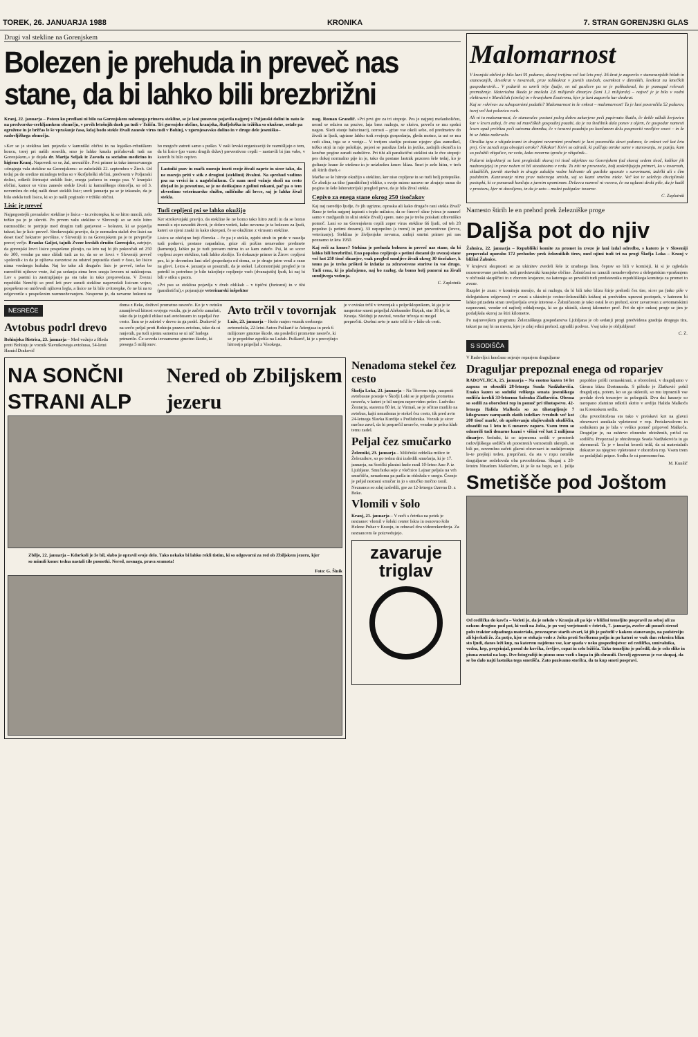TOREK, 26. JANUARJA 1988 KRONIKA 7. STRAN GORENJSKI GLAS
Drugi val stekline na Gorenjskem
Bolezen je prehuda in preveč nas stane, da bi lahko bili brezbrižni
Kranj, 22. januarja – Potem ko predlani ni bilo na Gorenjskem nobenega primera stekline, se je lani ponovno pojavila najprej v Poljanski dolini in nato še na predvorsko-cerkljanskem območju, v prvih letošnjih dneh pa tudi v Tržiču. Tri gorenjske občine, kranjska, škofjeloška in tržiška so okužene, ostale pa ogrožene in je bržčas le še vprašanje časa, kdaj bodo stekle živali zanesle virus tudi v Bohinj, v zgornjesavsko dolino in v druge dele jeseniško–radovljiškega območja.
»Ker se je steklina lani pojavila v kamniški občini in na logaško-vrhniškem koncu, torej pri naših sosedih, smo jo lahko kmalu pričakovali tudi na Gorenjskem,« je dejala dr. Marija Seljak iz Zavoda za socialno medicino in higieno Kranj. Napovedi so se, žal, uresničile. Prvi primer iz tako imenovanega »drugega vala stekline na Gorenjskem« so zabeležili 22. septembra v Žireh. Od tedaj pa do sredine minulega tedna so v škofjeloški občini, predvsem v Poljanski dolini, odkrili štirinajst steklih lisic, enega jazbeca in enega psa. V kranjski občini, kamor so virus zanesle stekle živali iz kamniškega območja, so od 3. novembra do zdaj našli deset steklih lisic; sredi januarja pa se je izkazalo, da je bila stekla tudi lisica, ki so jo našli poginulo v tržiški občini.
Lisic je preveč
Najpogostejši prenašalec stekline je lisica – ta zvitorepka, ki se hitro množi, zelo težko pa jo je uloviti. Po prvem valu stekline v Sloveniji so se zelo hitro razmnožile; to potrjuje med drugim tudi garjavost – bolezen, ki se pojavlja takrat, ko je lisic preveč. Strokovnjaki pravijo, da je normalen stalež dve lisici na deset tisoč hektarov površine, v Sloveniji in na Gorenjskem pa je to povprečje precej večje. Branko Galjot, tajnik Zveze lovskih družin Gorenjske, zatrjuje, da gorenjski lovci lisice pospešeno plenijo, na leto naj bi jih pokončali od 250 do 300, vendar pa smo slišali tudi za to, da so se lovci v Sloveniji preveč »polenili« in da je njihova zavzetost za odstrel popustila zlasti v času, ko lisica nima vrednega kožuha. Naj bo tako ali drugače: lisic je preveč, treba bo razredčiti njihove vrste, žal pa sedanja zima brez snega lovcem ni naklonjena. Lov s pastmi in zastrupljanje pa sta tako in tako prepovedana. V Zvezni republiki Nemčiji so pred leti prav zaradi stekline napovedali lisicam vojno, pospešeno so uničevali njihova legla, a lisice ne bi bile zvitorepke, če ne bi na to odgovorile s pospešenim razmnoževanjem. Nesporno je, da nevarne bolezni ne bo mogoče zatreti samo s puško. V naši lovski organizaciji že razmišljajo o tem, da bi lisice (po vzoru drugih držav) preventivno cepili – nastavili bi jim vabe, v katerih bi bilo cepivo.
Lastniki psov in mačk morajo imeti svoje živali zaprte in sicer tako, da ne morejo priti v stik z drugimi (steklimi) živalmi. Na sprehod vodimo psa na vrvici in z nagobčnikom. Če nam med vožnjo skoči na cesto divjad in jo povozimo, se je ne dotikajmo z golimi rokami, pač pa o tem obvestimo veterinarsko službo, miličnike ali lovce, saj je lahko žival stekla.
Tudi cepljeni psi se lahko okužijo
Ker strokovnjaki pravijo, da stekline še ne bomo tako hitro zatrli in da se bomo morali z njo navaditi živeti, je dobro vedeti, kako nevarna je ta bolezen za ljudi, kateri so njeni znaki in kako ukrepati, če se okužimo z virusom stekline.
Lisica se običajno boji človeka – če pa je stekla, zgubi strah in pride v naselja tudi podnevi, postane napadalna, grize ali požira nenavadne predmete (kamenje), lahko pa je tudi povsem mirna in se kam zateče. Psi, ki so socer cepljeni zoper steklino, tudi lahko zbolijo. To dokazuje primer iz Žirov: cepljeni pes, ki je decembra lani ušel gospodarju od doma, se je drugo jutro vrnil z rano na glevi. Letos 4. januarja so posumili, da je stekel. Laboratorijski pregled je to potrdil in potrebno je bilo takojšnje cepljenje vseh (dvanajstih) ljudi, ki naj bi bili v stiku s psom.
»Pri psu se steklina pojavlja v dveh oblikah – v tipični (furiozni) in v tihi (paralistični),« pojasnjuje veterinarski inšpektor
mag. Roman Grandič. »Pri prvi gre za tri stopnje. Pes je najprej melanholičen, nerad se odziva na pozive, laja brez razloga, se skriva, poveča se mu spolni nagon. Sledi stanje halucinacij, norosti – grize vse okoli sebe, od predmetov do živali in ljudi, ugrizne lahko tudi svojega gospodarja, gleda motno, iz ust se mu cedi slina, trga se z verige... V tretjem stadiju postane njegov glas zamolkel, težko stoji in raje poležuje, pojavi se paraliza žrela in jezika, zadnjih okončin in končno pogine zaradi zadušitve. Pri tihi ali paralistični steklini sta le dve stopnji: pes dokaj normalno pije in je, tako da postane lastnik pozoren šele tedaj, ko je goltanje hrane že oteženo in je neizbežen konec blizu. Smrt je zelo hitra, v treh ali štirih dneh.«
Mačke se še hitreje okužijo s steklino, ker niso cepljene in so tudi bolj potepuške. Če zbolijo za tiho (paralitično) obliko, s svojo mirno naravo ne zbujajo suma do pogina in šele laboratorijski pregled pove, da je bila žival stekla.
Cepivo za enega stane okrog 250 tisočakov
Kaj naj naredijo ljudje, če jih ugrizne, opraska ali kako drugače rani stekla žival? Rano je treba najprej izpirati s toplo milnico, da se čimveč sline (virus je namreč samo v možganih in slini stekle živali) spere, nato pa je treba poiskati zdravniško pomoč. Lani so na Gorenjskem cepili zoper virus stekline 66 ljudi, od teh 28 popolno (s petimi dozami), 33 nepopolno (s tremi) in pet preventivno (lovce, veterinarje). Steklina je življenjsko nevarna, zadnji smrtni primer pri nas poznamo iz leta 1950.
Kaj reči za konec? Stekina je prehuda bolezen in preveč nas stane, da bi lahko bili brezbrižni. Eno popolno cepljenje s petimi dozami (iz uvoza) stane več kot 250 tisoč dinarjev, vsak pregled sumljive živali okrog 30 tisočakov, k temu pa je treba prišteti še izdatke za zdravstvene storitve in vse drugo. Tudi cena, ki jo plačujemo, naj bo razlog, da bomo bolj pozorni na živali sumljivega vedenja.
C. Zaplotnik
NESREČE
Avtobus podrl drevo
Bohinjska Bistrica, 23. januarja – Med vožnjo z Bleda proti Bohinju je voznik Slavnikovega avtobusa, 54-letni Hamid Drakovič
doma z Reke, doživel prometno nesrečo. Ko je v ovinku zmanjševal hitrost svojega vozila, ga je začelo zanašati, tako da je izgubil oblast nad avtobusom in zapeljal čez cesto. Tam se je zaletel v drevo in ga podrl. Drakovič je na srečo peljal proti Bohinju prazen avtobus, tako da ni ranjenih, pa tudi njemu samemu se ni nič hudega primerilo. Če seveda izvzamemo gmotno škodo, ki presega 5 milijonov.
Avto trčil v tovornjak
Luže, 23. januarja – Hudo ranjen voznik osebnega avtomobila, 22-letni Anton Puškarič iz Adergasa in prek 6 milijonov gmotne škode, sta posledici prometne nesreče, ki se je popoldne zgodila na Lužah. Puškarič, ki je s precejšnjo hitrostjo pripeljal z Visokega,
je v ovinku trčil v tovornjak s polpriklopnikom, ki ga je iz nasprotne smeri pripeljal Aleksander Bizjak, star 38 let, iz Kranja. Sleldnji je zaviral, vendar trčenja ni mogel preprečiti. Osebni avto je nato trčil še v hišo ob cesti.
NA SONČNI STRANI ALP
Nered ob Zbiljskem jezeru
Zbilje, 22. januarja – Kdorkoli je že bil, slabo je opravil svoje delo. Tako nekako bi lahko rekli tistim, ki so odgovorni za red ob Zbiljskem jezeru, kjer so minuli konec tedna nastali tile posnetki. Nered, nesnaga, prava sramota!
Foto: G. Šinik
Nenadoma stekel čez cesto
Škofja Loka, 23. januarja – Na Titovem trgu, nasproti avtobusne postaje v Škofji Loki se je pripetila prometna nesreča, v kateri je bil ranjen nepreviden pešec. Ludviku Žontarju, staremu 80 let, iz Virmaš, se je očitno mudilo na avtobus, kajti nenadoma je stekel čez cesto, tik pred avto 24-letnega Slavka Kurdije s Podlubnika. Voznik je sicer močno zavrl, da bi preprečil nesrečo, vendar je pešca klub temu zadel.
Peljal čez smučarko
Železniki, 23. januarja – Miličniki oddelka milice iz Železnikov, so po tednu dni izsledili smučarja, ki je 17. januarja, na Soriški planini hudo ranil 10-letno Ano P. iz Ljubljane. Smučarka seje z vlečnico Lajnar peljala na vrh smučišča, nenadoma pa padla in obležala v snegu. Čeznjo je peljal neznani smučar in jo s smučko močno ranil. Neznanca so zdaj izsledili, gre za 12-letnega Ozrena D. z Reke.
Vlomili v šolo
Kranj, 21. januarja – V noči s četrtka na petek je neznanec vlomil v šolski center Iskra in osnovno šolo Helene Puhar v Kranju, in odnesel dva videorekorderja. Za neznancem še poizvedujejo.
zavaruje
triglav
Malomarnost
V kranjski občini je bilo lani 91 požarov, skoraj tretjina več kot leto prej. 36-krat je zagorelo v stanovanjskih hišah in stanovanjih, desetkrat v tovarnah, prav tolikokrat v javnih stavbah, osemkrat v dimnikih, šestkrat na kmečkih gospodarstvih... V požarih so umrli trije ljudje, en od gasilcev pa se je poškodoval, ko je pomagal reševati premoženje. Materialna škoda je znašala 2,6 milijarde dinarjev (lani 1,1 milijarde) – največ je je bilo v vodni elektrarni v Mavčičah (strela) in v kranjskem Exotermu, kjer je lani zagorelo kar dvakrat.
Kaj se »skriva« za suhoparnimi podatki? Malomarnost in še enkrat – malomarnost! Ta je lani povzročila 52 požarov, torej več kot polovico vseh.
Ali ni to malomarnost, če stanovalec postavi poleg dobro zakurjene peči papirnato škatlo, če dekle odloži žerjavico kar v lesen zaboj, če ena od mavčiških gospodinj pozabi, da je na štedilnik dala ponev z oljem, če gospodar namesti lesen opaž preblizu peči oziroma dimnika, če v tovarni pozabijo po končanem delu pospraviti vnetljive snovi – in še bi se lahko naštevalo.
Otroška igra z vžigalnicami in drugimi nevarnimi predmeti je lani povzročila deset požarov, še enkrat več kot leto prej. Gre zaradi tega obsojati otroke? Nikakor! Krivi so odrasli, ki puščajo otroke same v stanovanju, ne pazijo, kam so položili vžigalice, ne vedo, kako nevarna igrača je vžigalnik...
Požarni inšpektorji so lani pregledali skoraj tri tisoč objektov na Gorenjskem (od skoraj sedem tisoč, kolikor jih nadzorujejo) in prav noben ni bil stoodstotno v redu. To niti ne preseneča, bolj zaskrbljujejo primeri, ko v tovarnah, skladiščih, javnih stavbah in drugje založijo vodne hidrante ali gasilske aparate s surovinami, izdelki ali s čim podobnim. Kaznovanje nima prav nobenega smisla, saj so kazni smešno nizke. Več kot te zaležejo disciplinski postopki, ki se ponavadi končajo z javnim opominom. Delavcu namreč ni vseeno, če na oglasni deski piše, da je kadil v prostoru, kjer ni dovoljeno, in da je zato – možni požigalec tovarne.
C. Zaplotnik
Namesto štirih le en prehod prek železniške proge
Daljša pot do njiv
Žabnica, 22. januarja – Republiški komite za promet in zveze je lani izdal odredbo, s katero je v Sloveniji prepovedal uporabo 172 prehodov prek železniških tirov, med njimi tudi tri na progi Škofja Loka – Kranj v bližini Žabnice.
V krajevni skupnosti so za ukinitev zvedeli šele iz uradnega lista, čeprav so bili v komisiji, ki si je ogledala nezavarovane prehode, tudi predstavniki kranjske občine. Žabničani so izrazili nezadovoljstvo z delegatskim vprašanjem v občinski skupščini in z zborom krajanov, na katerega so povabili tudi predstavnika republiškega komiteja za promet in zveze.
Razplet je znan: v komiteju menijo, da ni razloga, da bi bili tako blizu štirje prehodi čez tire, sicer pa (tako piše v delegatskem odgovoru) »v zvezi z ukinitvijo cestno-železniških križanj ni predviden upravni postopek, v katerem bi lahko prizadeta stran uveljavljala svoje interese.« Žabničanom je tako ostal le en prehod, sicer zavarovan z avtomatskimi napravami, vendar od najbolj oddaljenega, ki so ga ukinili, skoraj kilometer proč. Pot do njiv onkraj proge se jim je podaljšala skoraj za štiri kilometre.
Po najnovejšem programu Železniškega gospodarstva Ljubljana je ob sedanji progi predvidena gradnja drugega tira, takrat pa naj bi na mestu, kjer je zdaj edini prehod, zgradili podvoz. Vsaj tako je obljubljeno!
C. Z.
S SODIŠČA
V Radovljici končano sojenje roparjem draguljarne
Draguljar prepoznal enega od roparjev
RADOVLJICA, 25. januarja – Na enotno kazen 14 let zapora so obsodili 28-letnega Seada Nadžakovića. Enako kazen so sodniki velikega senata jeseniškega sodišča izrekli 33-letnemu Sašenku Zlatkoviću. Obema so sodili za oboroženi rop in pomoč pri tihotapstvu. 42-letnega Halida Malkoča so za tihotapljenje 7 kilogramov naropanih zlatih izdelkov /vrednih več kot 200 tisoč mark/, ob upoštevanju olajševalnih okoliščin, obsodili na 1 leto in 6 mesecev zapora. Vsem trem so odmerili tudi denarne kazni v višini več kot 2 milijona dinarjev. Sodniki, ki so izjemoma sodili v prostorih radovljiškega sodišča ob poostrenih varnostnih ukrepih, so bili po, novembra začeti glavni obravnavi in nadaljevanju le-te prejšnji teden, prepričani, da sta v ropu nemške draguljarne sodelovala oba prvoobtožena. Skupaj z 28-letnim Ninadom Malkočem, ki je še na begu, so 1. julija popoldne prišli nemaskirani, a oboroženi, v draguljarno v Giesnu blizu Dortmunda. S pištolo je Zlatković pobil draguljarja, potem, ko so ga uklenili, so mu izpraznili vse predale dveh trezorjev in pobegnili. Dva dni kasneje so naropano zlatnino odkrili skrito v avdiju Halida Malkoča na Korenskem sedlu.
Oba prvoobtožena sta tako v preiskavi kot na glavni obravnavi zanikala vpletenost v rop. Preiskovalcem in sodnikom pa je bila v veliko pomoč pripoved Malkoča. Draguljar je, na zahtevo obrambe obtoženih, pričal na sodišču. Prepoznal je obtoženega Seada Nadžakovića in ga obremenil. Ta je v končni besedi trdil, da ni materialnih dokazov za njegovo vpletenost v oborožen rop. Vsem trem so podaljšali pripor. Sodba še ni pravnomočna.
M. Kunšič
Smetišče pod Joštom
Od cedilčka do kavča – Vedeti je, da je nekdo v Kranju ali pa kje v bližini temeljito pospravil za seboj ali za nekom drugim: pod pot, ki vodi na Jošta, je po vsej verjetnosti v četrtek, 7. januarja, zvečer ali ponoči stresel poln traktor odpadnega materiala, pravzaprav starih stvari, ki jih je počedil v kakem stanovanju, na podstrešju ali kjerkoli že. Za potjo, kjer se stekajo vode z Jošta proti Sorškemu polju in po kateri se vsak dan rekreira blizu sto ljudi, danes leži kup, na katerem najdemo vse, kar spada v neko gospodinjstvo: od cedilčka, umivalnika, vedra, krp, pregrinjal, posod do kovčka, čevljev, copat in celo ležišča. Tako temeljito je počedil, da je celo slike in pisma zmetal na kup. Dve fotografiji in pismo smo vzeli s kupa in jih shranili. Dovolj zgovorno je vse skupaj, da se bo dalo najti lastnika tega smetišča. Zato pozivamo storilca, da ta kup smeti pospravi.